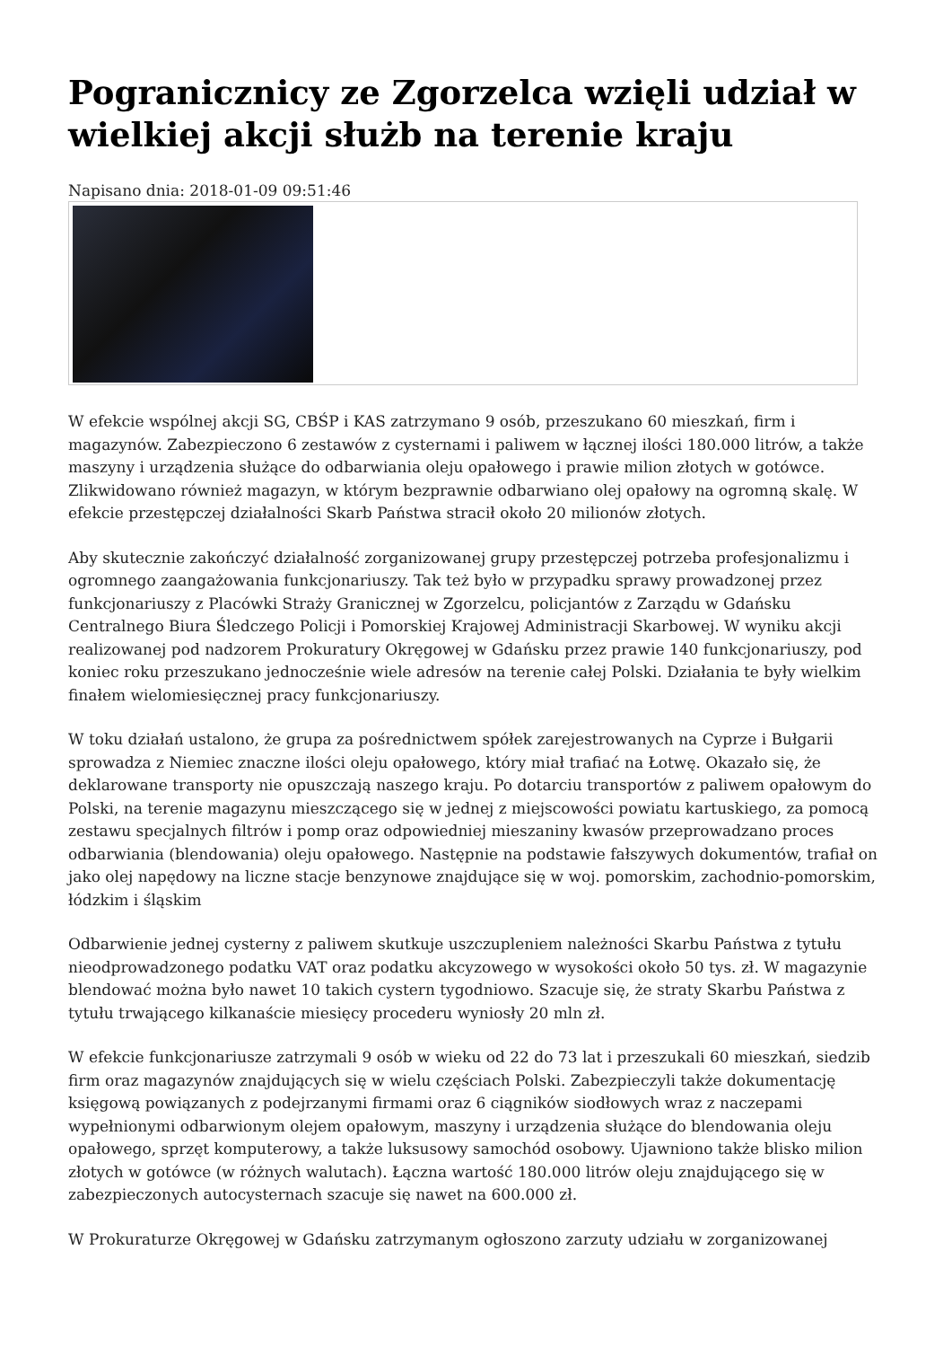Pogranicznicy ze Zgorzelca wzięli udział w wielkiej akcji służb na terenie kraju
Napisano dnia: 2018-01-09 09:51:46
W efekcie wspólnej akcji SG, CBŚP i KAS zatrzymano 9 osób, przeszukano 60 mieszkań, firm i magazynów. Zabezpieczono 6 zestawów z cysternami i paliwem w łącznej ilości 180.000 litrów, a także maszyny i urządzenia służące do odbarwiania oleju opałowego i prawie milion złotych w gotówce. Zlikwidowano również magazyn, w którym bezprawnie odbarwiano olej opałowy na ogromną skalę. W efekcie przestępczej działalności Skarb Państwa stracił około 20 milionów złotych.
Aby skutecznie zakończyć działalność zorganizowanej grupy przestępczej potrzeba profesjonalizmu i ogromnego zaangażowania funkcjonariuszy. Tak też było w przypadku sprawy prowadzonej przez funkcjonariuszy z Placówki Straży Granicznej w Zgorzelcu, policjantów z Zarządu w Gdańsku Centralnego Biura Śledczego Policji i Pomorskiej Krajowej Administracji Skarbowej. W wyniku akcji realizowanej pod nadzorem Prokuratury Okręgowej w Gdańsku przez prawie 140 funkcjonariuszy, pod koniec roku przeszukano jednocześnie wiele adresów na terenie całej Polski. Działania te były wielkim finałem wielomiesięcznej pracy funkcjonariuszy.
W toku działań ustalono, że grupa za pośrednictwem spółek zarejestrowanych na Cyprze i Bułgarii sprowadza z Niemiec znaczne ilości oleju opałowego, który miał trafiać na Łotwę. Okazało się, że deklarowane transporty nie opuszczają naszego kraju. Po dotarciu transportów z paliwem opałowym do Polski, na terenie magazynu mieszczącego się w jednej z miejscowości powiatu kartuskiego, za pomocą zestawu specjalnych filtrów i pomp oraz odpowiedniej mieszaniny kwasów przeprowadzano proces odbarwiania (blendowania) oleju opałowego. Następnie na podstawie fałszywych dokumentów, trafiał on jako olej napędowy na liczne stacje benzynowe znajdujące się w woj. pomorskim, zachodnio-pomorskim, łódzkim i śląskim
Odbarwienie jednej cysterny z paliwem skutkuje uszczupleniem należności Skarbu Państwa z tytułu nieodprowadzonego podatku VAT oraz podatku akcyzowego w wysokości około 50 tys. zł. W magazynie blendować można było nawet 10 takich cystern tygodniowo. Szacuje się, że straty Skarbu Państwa z tytułu trwającego kilkanaście miesięcy procederu wyniosły 20 mln zł.
W efekcie funkcjonariusze zatrzymali 9 osób w wieku od 22 do 73 lat i przeszukali 60 mieszkań, siedzib firm oraz magazynów znajdujących się w wielu częściach Polski. Zabezpieczyli także dokumentację księgową powiązanych z podejrzanymi firmami oraz 6 ciągników siodłowych wraz z naczepami wypełnionymi odbarwionym olejem opałowym, maszyny i urządzenia służące do blendowania oleju opałowego, sprzęt komputerowy, a także luksusowy samochód osobowy. Ujawniono także blisko milion złotych w gotówce (w różnych walutach). Łączna wartość 180.000 litrów oleju znajdującego się w zabezpieczonych autocysternach szacuje się nawet na 600.000 zł.
W Prokuraturze Okręgowej w Gdańsku zatrzymanym ogłoszono zarzuty udziału w zorganizowanej